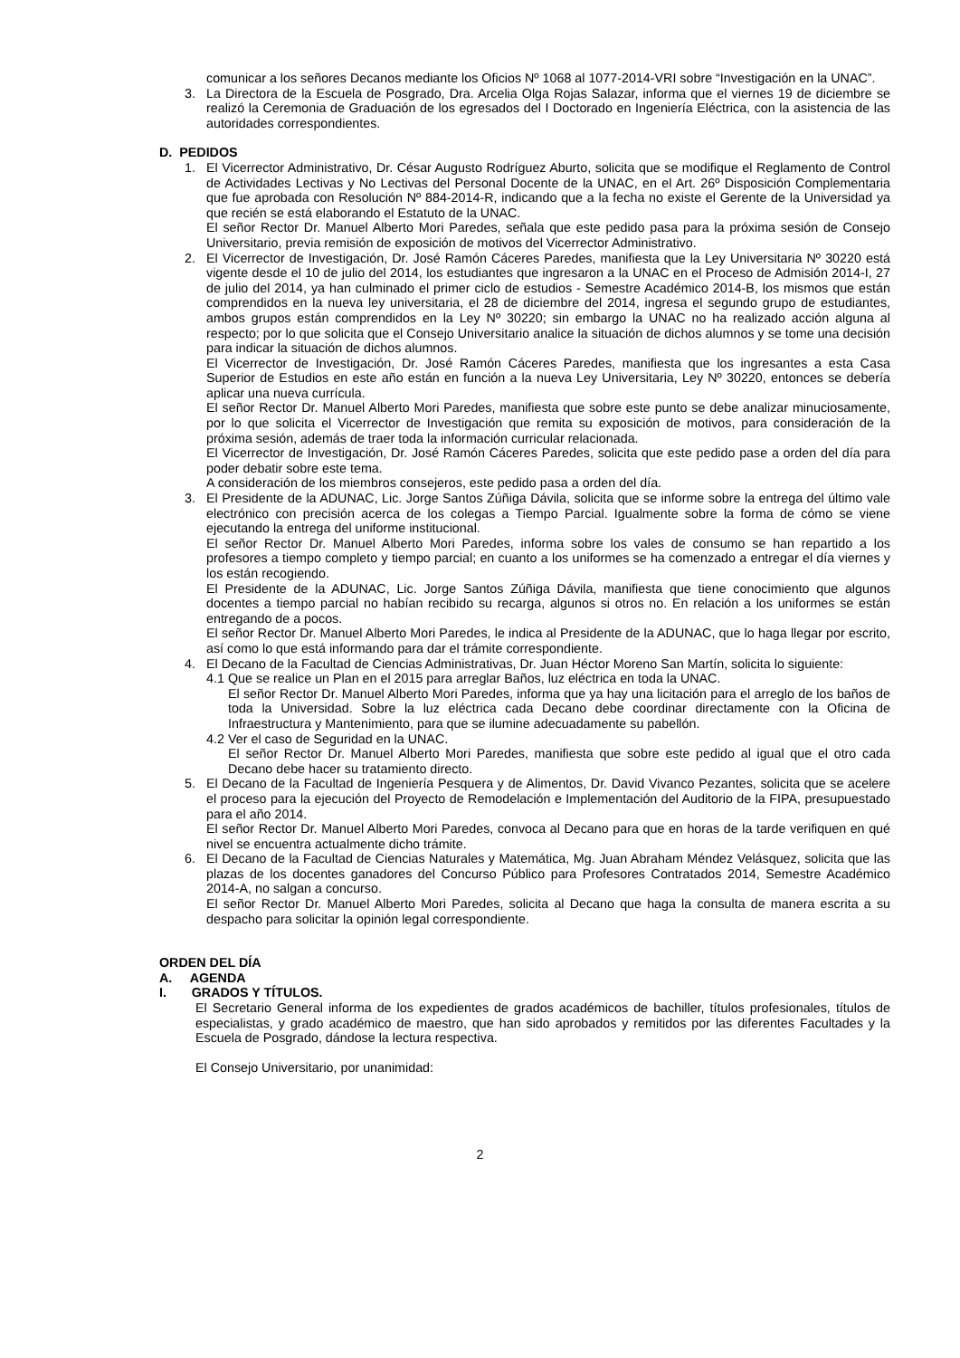comunicar a los señores Decanos mediante los Oficios Nº 1068 al 1077-2014-VRI sobre “Investigación en la UNAC”.
3. La Directora de la Escuela de Posgrado, Dra. Arcelia Olga Rojas Salazar, informa que el viernes 19 de diciembre se realizó la Ceremonia de Graduación de los egresados del I Doctorado en Ingeniería Eléctrica, con la asistencia de las autoridades correspondientes.
D. PEDIDOS
1. El Vicerrector Administrativo, Dr. César Augusto Rodríguez Aburto, solicita que se modifique el Reglamento de Control de Actividades Lectivas y No Lectivas del Personal Docente de la UNAC, en el Art. 26º Disposición Complementaria que fue aprobada con Resolución Nº 884-2014-R, indicando que a la fecha no existe el Gerente de la Universidad ya que recién se está elaborando el Estatuto de la UNAC.
El señor Rector Dr. Manuel Alberto Mori Paredes, señala que este pedido pasa para la próxima sesión de Consejo Universitario, previa remisión de exposición de motivos del Vicerrector Administrativo.
2. El Vicerrector de Investigación, Dr. José Ramón Cáceres Paredes, manifiesta que la Ley Universitaria Nº 30220 está vigente desde el 10 de julio del 2014, los estudiantes que ingresaron a la UNAC en el Proceso de Admisión 2014-I, 27 de julio del 2014, ya han culminado el primer ciclo de estudios - Semestre Académico 2014-B, los mismos que están comprendidos en la nueva ley universitaria, el 28 de diciembre del 2014, ingresa el segundo grupo de estudiantes, ambos grupos están comprendidos en la Ley Nº 30220; sin embargo la UNAC no ha realizado acción alguna al respecto; por lo que solicita que el Consejo Universitario analice la situación de dichos alumnos y se tome una decisión para indicar la situación de dichos alumnos.
El Vicerrector de Investigación, Dr. José Ramón Cáceres Paredes, manifiesta que los ingresantes a esta Casa Superior de Estudios en este año están en función a la nueva Ley Universitaria, Ley Nº 30220, entonces se debería aplicar una nueva currícula.
El señor Rector Dr. Manuel Alberto Mori Paredes, manifiesta que sobre este punto se debe analizar minuciosamente, por lo que solicita el Vicerrector de Investigación que remita su exposición de motivos, para consideración de la próxima sesión, además de traer toda la información curricular relacionada.
El Vicerrector de Investigación, Dr. José Ramón Cáceres Paredes, solicita que este pedido pase a orden del día para poder debatir sobre este tema.
A consideración de los miembros consejeros, este pedido pasa a orden del día.
3. El Presidente de la ADUNAC, Lic. Jorge Santos Zúñiga Dávila, solicita que se informe sobre la entrega del último vale electrónico con precisión acerca de los colegas a Tiempo Parcial. Igualmente sobre la forma de cómo se viene ejecutando la entrega del uniforme institucional.
El señor Rector Dr. Manuel Alberto Mori Paredes, informa sobre los vales de consumo se han repartido a los profesores a tiempo completo y tiempo parcial; en cuanto a los uniformes se ha comenzado a entregar el día viernes y los están recogiendo.
El Presidente de la ADUNAC, Lic. Jorge Santos Zúñiga Dávila, manifiesta que tiene conocimiento que algunos docentes a tiempo parcial no habían recibido su recarga, algunos si otros no. En relación a los uniformes se están entregando de a pocos.
El señor Rector Dr. Manuel Alberto Mori Paredes, le indica al Presidente de la ADUNAC, que lo haga llegar por escrito, así como lo que está informando para dar el trámite correspondiente.
4. El Decano de la Facultad de Ciencias Administrativas, Dr. Juan Héctor Moreno San Martín, solicita lo siguiente:
4.1
Que se realice un Plan en el 2015 para arreglar Baños, luz eléctrica en toda la UNAC.
El señor Rector Dr. Manuel Alberto Mori Paredes, informa que ya hay una licitación para el arreglo de los baños de toda la Universidad. Sobre la luz eléctrica cada Decano debe coordinar directamente con la Oficina de Infraestructura y Mantenimiento, para que se ilumine adecuadamente su pabellón.
4.2
Ver el caso de Seguridad en la UNAC.
El señor Rector Dr. Manuel Alberto Mori Paredes, manifiesta que sobre este pedido al igual que el otro cada Decano debe hacer su tratamiento directo.
5. El Decano de la Facultad de Ingeniería Pesquera y de Alimentos, Dr. David Vivanco Pezantes, solicita que se acelere el proceso para la ejecución del Proyecto de Remodelación e Implementación del Auditorio de la FIPA, presupuestado para el año 2014.
El señor Rector Dr. Manuel Alberto Mori Paredes, convoca al Decano para que en horas de la tarde verifiquen en qué nivel se encuentra actualmente dicho trámite.
6. El Decano de la Facultad de Ciencias Naturales y Matemática, Mg. Juan Abraham Méndez Velásquez, solicita que las plazas de los docentes ganadores del Concurso Público para Profesores Contratados 2014, Semestre Académico 2014-A, no salgan a concurso.
El señor Rector Dr. Manuel Alberto Mori Paredes, solicita al Decano que haga la consulta de manera escrita a su despacho para solicitar la opinión legal correspondiente.
ORDEN DEL DÍA
A. AGENDA
I. GRADOS Y TÍTULOS.
El Secretario General informa de los expedientes de grados académicos de bachiller, títulos profesionales, títulos de especialistas, y grado académico de maestro, que han sido aprobados y remitidos por las diferentes Facultades y la Escuela de Posgrado, dándose la lectura respectiva.
El Consejo Universitario, por unanimidad:
2